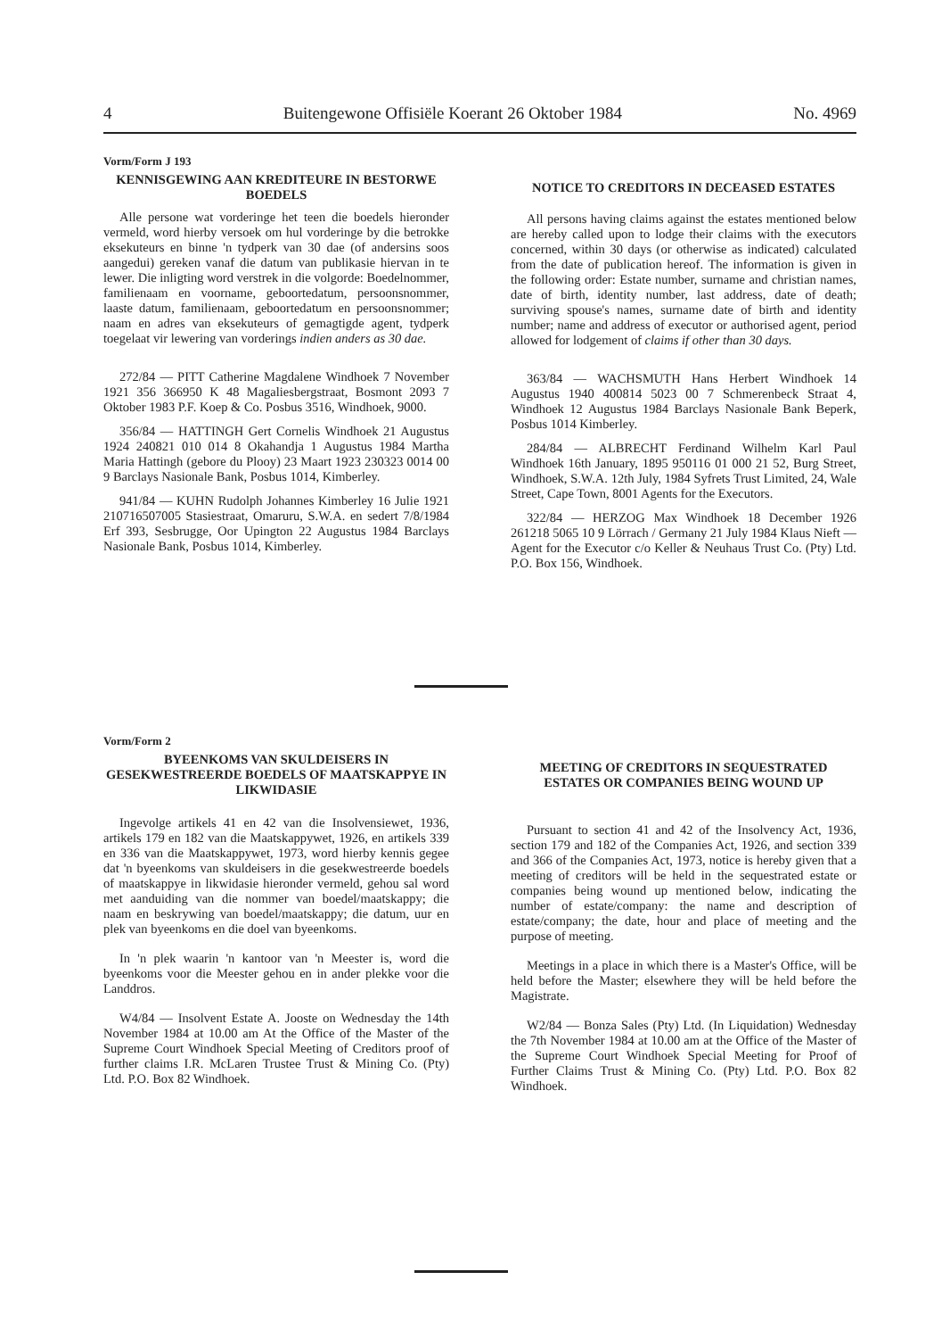4 Buitengewone Offisiële Koerant 26 Oktober 1984 No. 4969
Vorm/Form J 193
KENNISGEWING AAN KREDITEURE IN BESTORWE BOEDELS
Alle persone wat vorderinge het teen die boedels hieronder vermeld, word hierby versoek om hul vorderinge by die betrokke eksekuteurs en binne 'n tydperk van 30 dae (of andersins soos aangedui) gereken vanaf die datum van publikasie hiervan in te lewer. Die inligting word verstrek in die volgorde: Boedelnommer, familienaam en voorname, geboortedatum, persoonsnommer, laaste datum, familienaam, geboortedatum en persoonsnommer; naam en adres van eksekuteurs of gemagtigde agent, tydperk toegelaat vir lewering van vorderings indien anders as 30 dae.
272/84 — PITT Catherine Magdalene Windhoek 7 November 1921 356 366950 K 48 Magaliesbergstraat, Bosmont 2093 7 Oktober 1983 P.F. Koep & Co. Posbus 3516, Windhoek, 9000.
356/84 — HATTINGH Gert Cornelis Windhoek 21 Augustus 1924 240821 010 014 8 Okahandja 1 Augustus 1984 Martha Maria Hattingh (gebore du Plooy) 23 Maart 1923 230323 0014 00 9 Barclays Nasionale Bank, Posbus 1014, Kimberley.
941/84 — KUHN Rudolph Johannes Kimberley 16 Julie 1921 210716507005 Stasiestraat, Omaruru, S.W.A. en sedert 7/8/1984 Erf 393, Sesbrugge, Oor Upington 22 Augustus 1984 Barclays Nasionale Bank, Posbus 1014, Kimberley.
NOTICE TO CREDITORS IN DECEASED ESTATES
All persons having claims against the estates mentioned below are hereby called upon to lodge their claims with the executors concerned, within 30 days (or otherwise as indicated) calculated from the date of publication hereof. The information is given in the following order: Estate number, surname and christian names, date of birth, identity number, last address, date of death; surviving spouse's names, surname date of birth and identity number; name and address of executor or authorised agent, period allowed for lodgement of claims if other than 30 days.
363/84 — WACHSMUTH Hans Herbert Windhoek 14 Augustus 1940 400814 5023 00 7 Schmerenbeck Straat 4, Windhoek 12 Augustus 1984 Barclays Nasionale Bank Beperk, Posbus 1014 Kimberley.
284/84 — ALBRECHT Ferdinand Wilhelm Karl Paul Windhoek 16th January, 1895 950116 01 000 21 52, Burg Street, Windhoek, S.W.A. 12th July, 1984 Syfrets Trust Limited, 24, Wale Street, Cape Town, 8001 Agents for the Executors.
322/84 — HERZOG Max Windhoek 18 December 1926 261218 5065 10 9 Lörrach / Germany 21 July 1984 Klaus Nieft — Agent for the Executor c/o Keller & Neuhaus Trust Co. (Pty) Ltd. P.O. Box 156, Windhoek.
Vorm/Form 2
BYEENKOMS VAN SKULDEISERS IN GESEKWESTREERDE BOEDELS OF MAATSKAPPYE IN LIKWIDASIE
Ingevolge artikels 41 en 42 van die Insolvensiewet, 1936, artikels 179 en 182 van die Maatskappywet, 1926, en artikels 339 en 336 van die Maatskappywet, 1973, word hierby kennis gegee dat 'n byeenkoms van skuldeisers in die gesekwestreerde boedels of maatskappye in likwidasie hieronder vermeld, gehou sal word met aanduiding van die nommer van boedel/maatskappy; die naam en beskrywing van boedel/maatskappy; die datum, uur en plek van byeenkoms en die doel van byeenkoms.
In 'n plek waarin 'n kantoor van 'n Meester is, word die byeenkoms voor die Meester gehou en in ander plekke voor die Landdros.
W4/84 — Insolvent Estate A. Jooste on Wednesday the 14th November 1984 at 10.00 am At the Office of the Master of the Supreme Court Windhoek Special Meeting of Creditors proof of further claims I.R. McLaren Trustee Trust & Mining Co. (Pty) Ltd. P.O. Box 82 Windhoek.
MEETING OF CREDITORS IN SEQUESTRATED ESTATES OR COMPANIES BEING WOUND UP
Pursuant to section 41 and 42 of the Insolvency Act, 1936, section 179 and 182 of the Companies Act, 1926, and section 339 and 366 of the Companies Act, 1973, notice is hereby given that a meeting of creditors will be held in the sequestrated estate or companies being wound up mentioned below, indicating the number of estate/company: the name and description of estate/company; the date, hour and place of meeting and the purpose of meeting.
Meetings in a place in which there is a Master's Office, will be held before the Master; elsewhere they will be held before the Magistrate.
W2/84 — Bonza Sales (Pty) Ltd. (In Liquidation) Wednesday the 7th November 1984 at 10.00 am at the Office of the Master of the Supreme Court Windhoek Special Meeting for Proof of Further Claims Trust & Mining Co. (Pty) Ltd. P.O. Box 82 Windhoek.